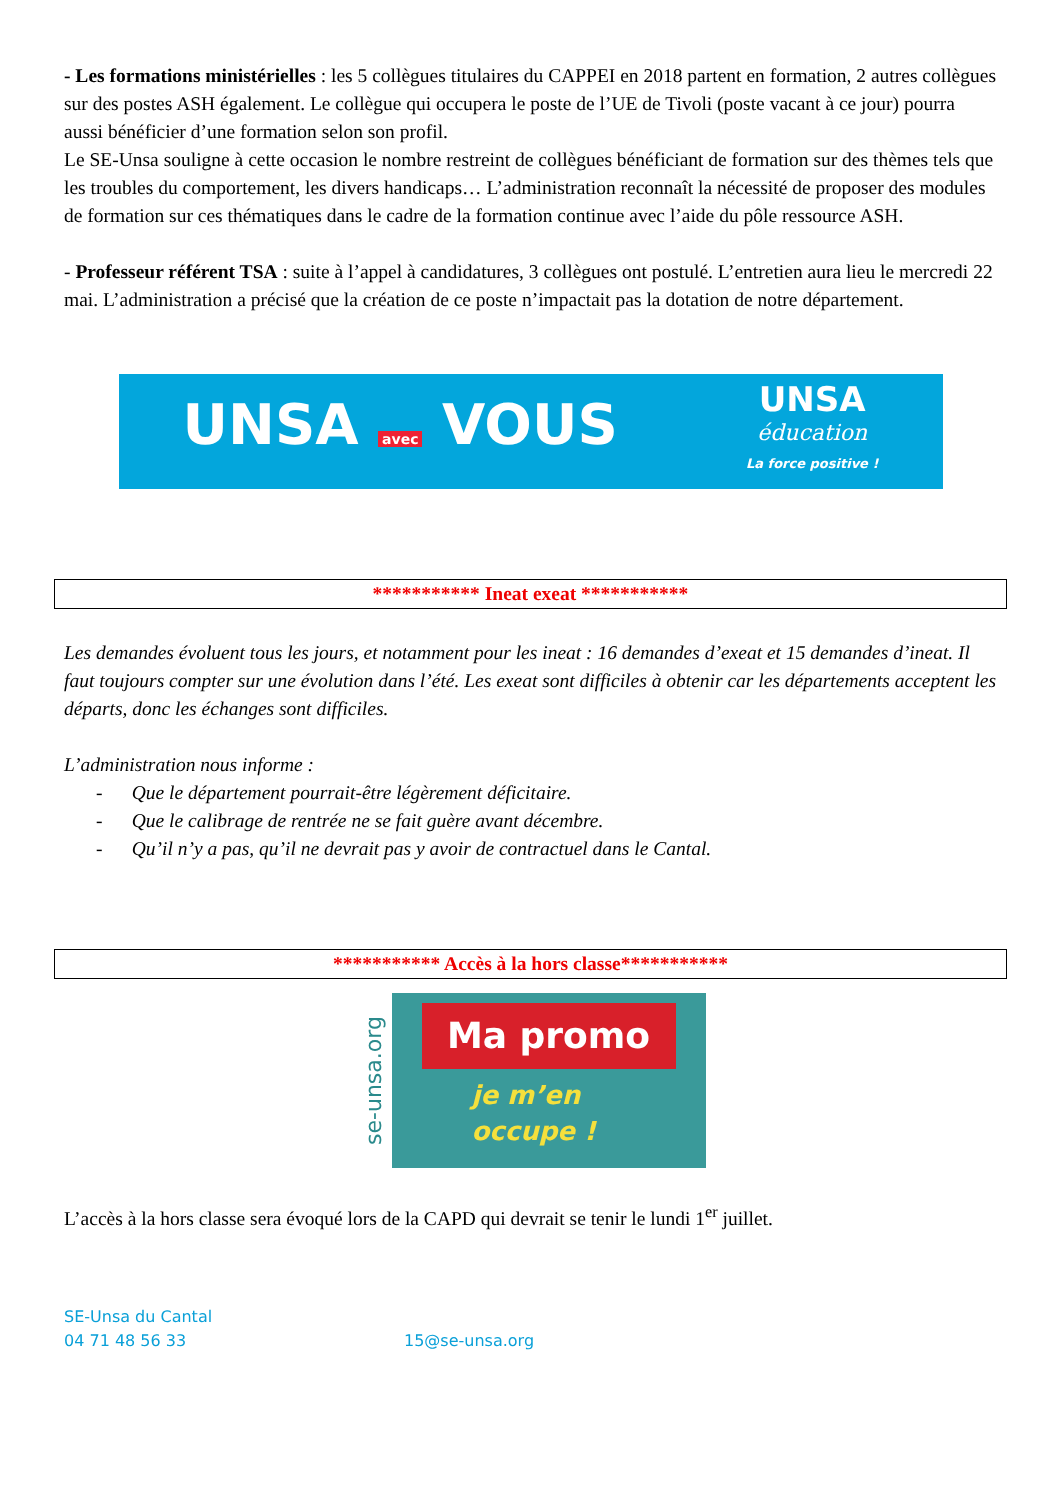- Les formations ministérielles : les 5 collègues titulaires du CAPPEI en 2018 partent en formation, 2 autres collègues sur des postes ASH également. Le collègue qui occupera le poste de l’UE de Tivoli (poste vacant à ce jour) pourra aussi bénéficier d’une formation selon son profil.
Le SE-Unsa souligne à cette occasion le nombre restreint de collègues bénéficiant de formation sur des thèmes tels que les troubles du comportement, les divers handicaps… L’administration reconnaît la nécessité de proposer des modules de formation sur ces thématiques dans le cadre de la formation continue avec l’aide du pôle ressource ASH.
- Professeur référent TSA : suite à l’appel à candidatures, 3 collègues ont postulé. L’entretien aura lieu le mercredi 22 mai. L’administration a précisé que la création de ce poste n’impactait pas la dotation de notre département.
UNSA avec VOUS UNSA
éducation
La force positive !
*********** Ineat exeat ***********
Les demandes évoluent tous les jours, et notamment pour les ineat : 16 demandes d’exeat et 15 demandes d’ineat. Il faut toujours compter sur une évolution dans l’été. Les exeat sont difficiles à obtenir car les départements acceptent les départs, donc les échanges sont difficiles.
L’administration nous informe :
- Que le département pourrait-être légèrement déficitaire.
- Que le calibrage de rentrée ne se fait guère avant décembre.
- Qu’il n’y a pas, qu’il ne devrait pas y avoir de contractuel dans le Cantal.
*********** Accès à la hors classe***********
se-unsa.org
Ma promo
je m’en
occupe !
L’accès à la hors classe sera évoqué lors de la CAPD qui devrait se tenir le lundi 1<sup>er</sup> juillet.
SE-Unsa du Cantal
04 71 48 56 33 15@se-unsa.org